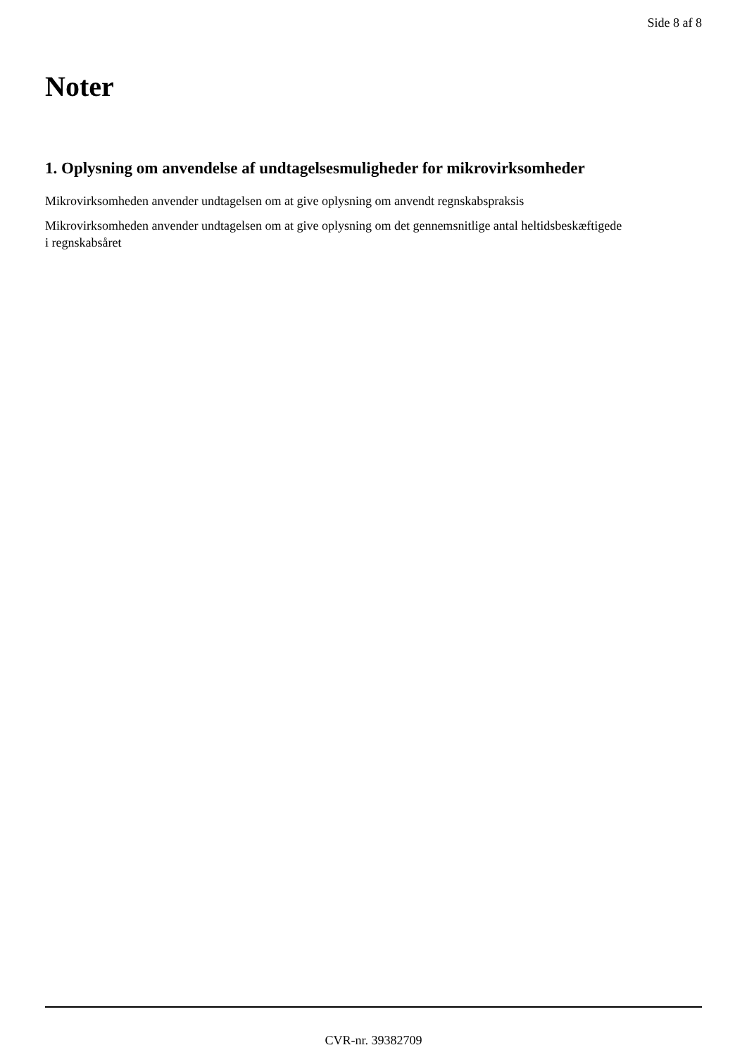Side 8 af 8
Noter
1. Oplysning om anvendelse af undtagelsesmuligheder for mikrovirksomheder
Mikrovirksomheden anvender undtagelsen om at give oplysning om anvendt regnskabspraksis
Mikrovirksomheden anvender undtagelsen om at give oplysning om det gennemsnitlige antal heltidsbeskæftigede i regnskabsåret
CVR-nr. 39382709